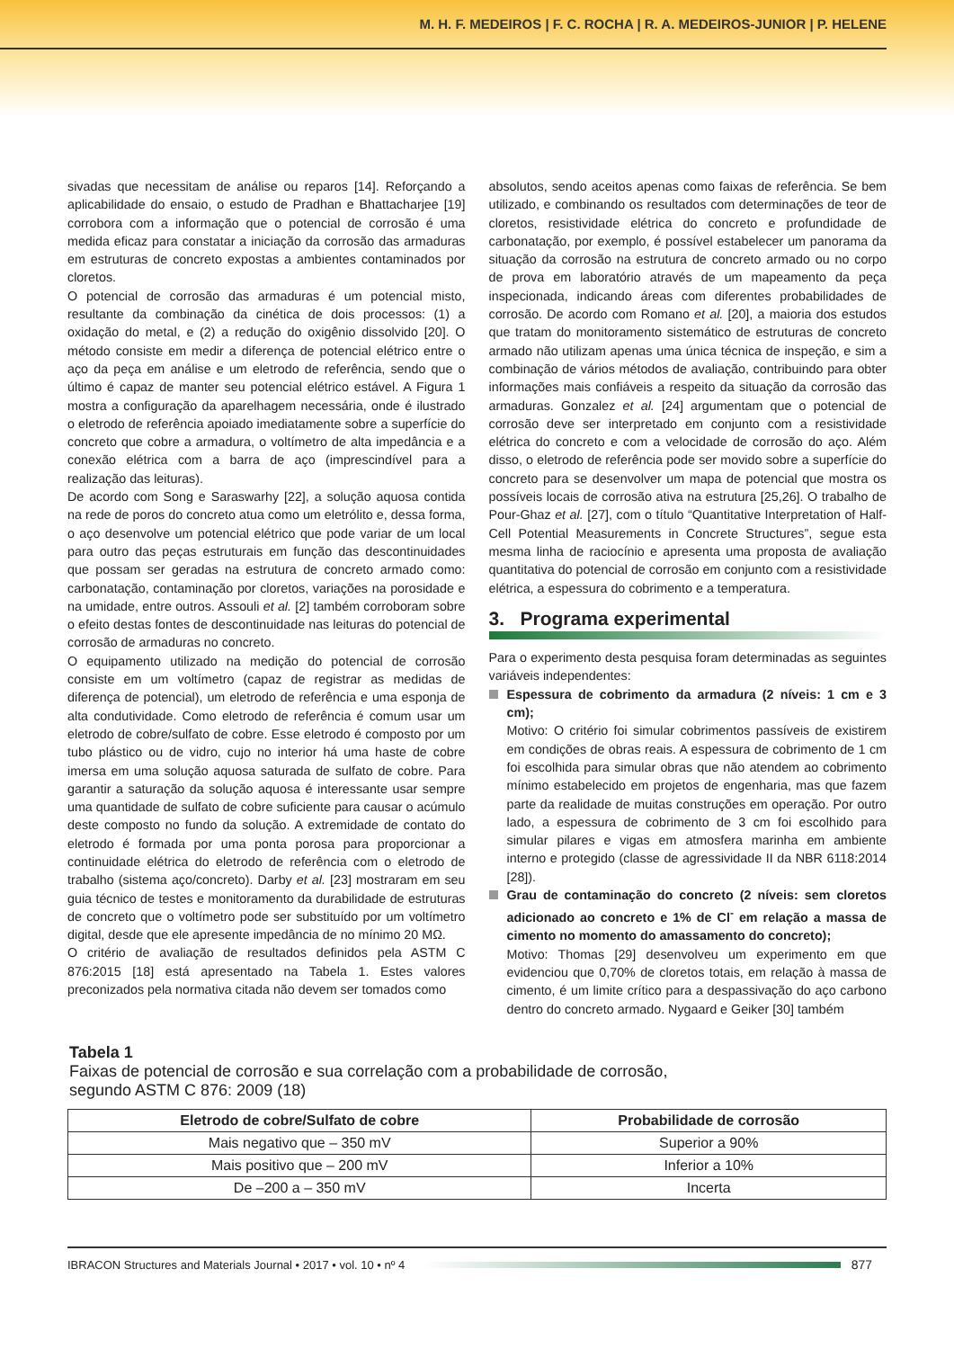M. H. F. MEDEIROS | F. C. ROCHA | R. A. MEDEIROS-JUNIOR | P. HELENE
sivadas que necessitam de análise ou reparos [14]. Reforçando a aplicabilidade do ensaio, o estudo de Pradhan e Bhattacharjee [19] corrobora com a informação que o potencial de corrosão é uma medida eficaz para constatar a iniciação da corrosão das armaduras em estruturas de concreto expostas a ambientes contaminados por cloretos.
O potencial de corrosão das armaduras é um potencial misto, resultante da combinação da cinética de dois processos: (1) a oxidação do metal, e (2) a redução do oxigênio dissolvido [20]. O método consiste em medir a diferença de potencial elétrico entre o aço da peça em análise e um eletrodo de referência, sendo que o último é capaz de manter seu potencial elétrico estável. A Figura 1 mostra a configuração da aparelhagem necessária, onde é ilustrado o eletrodo de referência apoiado imediatamente sobre a superfície do concreto que cobre a armadura, o voltímetro de alta impedância e a conexão elétrica com a barra de aço (imprescindível para a realização das leituras).
De acordo com Song e Saraswarhy [22], a solução aquosa contida na rede de poros do concreto atua como um eletrólito e, dessa forma, o aço desenvolve um potencial elétrico que pode variar de um local para outro das peças estruturais em função das descontinuidades que possam ser geradas na estrutura de concreto armado como: carbonatação, contaminação por cloretos, variações na porosidade e na umidade, entre outros. Assouli et al. [2] também corroboram sobre o efeito destas fontes de descontinuidade nas leituras do potencial de corrosão de armaduras no concreto.
O equipamento utilizado na medição do potencial de corrosão consiste em um voltímetro (capaz de registrar as medidas de diferença de potencial), um eletrodo de referência e uma esponja de alta condutividade. Como eletrodo de referência é comum usar um eletrodo de cobre/sulfato de cobre. Esse eletrodo é composto por um tubo plástico ou de vidro, cujo no interior há uma haste de cobre imersa em uma solução aquosa saturada de sulfato de cobre. Para garantir a saturação da solução aquosa é interessante usar sempre uma quantidade de sulfato de cobre suficiente para causar o acúmulo deste composto no fundo da solução. A extremidade de contato do eletrodo é formada por uma ponta porosa para proporcionar a continuidade elétrica do eletrodo de referência com o eletrodo de trabalho (sistema aço/concreto). Darby et al. [23] mostraram em seu guia técnico de testes e monitoramento da durabilidade de estruturas de concreto que o voltímetro pode ser substituído por um voltímetro digital, desde que ele apresente impedância de no mínimo 20 MΩ.
O critério de avaliação de resultados definidos pela ASTM C 876:2015 [18] está apresentado na Tabela 1. Estes valores preconizados pela normativa citada não devem ser tomados como
absolutos, sendo aceitos apenas como faixas de referência. Se bem utilizado, e combinando os resultados com determinações de teor de cloretos, resistividade elétrica do concreto e profundidade de carbonatação, por exemplo, é possível estabelecer um panorama da situação da corrosão na estrutura de concreto armado ou no corpo de prova em laboratório através de um mapeamento da peça inspecionada, indicando áreas com diferentes probabilidades de corrosão. De acordo com Romano et al. [20], a maioria dos estudos que tratam do monitoramento sistemático de estruturas de concreto armado não utilizam apenas uma única técnica de inspeção, e sim a combinação de vários métodos de avaliação, contribuindo para obter informações mais confiáveis a respeito da situação da corrosão das armaduras. Gonzalez et al. [24] argumentam que o potencial de corrosão deve ser interpretado em conjunto com a resistividade elétrica do concreto e com a velocidade de corrosão do aço. Além disso, o eletrodo de referência pode ser movido sobre a superfície do concreto para se desenvolver um mapa de potencial que mostra os possíveis locais de corrosão ativa na estrutura [25,26]. O trabalho de Pour-Ghaz et al. [27], com o título “Quantitative Interpretation of Half-Cell Potential Measurements in Concrete Structures”, segue esta mesma linha de raciocínio e apresenta uma proposta de avaliação quantitativa do potencial de corrosão em conjunto com a resistividade elétrica, a espessura do cobrimento e a temperatura.
3. Programa experimental
Para o experimento desta pesquisa foram determinadas as seguintes variáveis independentes:
Espessura de cobrimento da armadura (2 níveis: 1 cm e 3 cm);
Motivo: O critério foi simular cobrimentos passíveis de existirem em condições de obras reais. A espessura de cobrimento de 1 cm foi escolhida para simular obras que não atendem ao cobrimento mínimo estabelecido em projetos de engenharia, mas que fazem parte da realidade de muitas construções em operação. Por outro lado, a espessura de cobrimento de 3 cm foi escolhido para simular pilares e vigas em atmosfera marinha em ambiente interno e protegido (classe de agressividade II da NBR 6118:2014 [28]).
Grau de contaminação do concreto (2 níveis: sem cloretos adicionado ao concreto e 1% de Cl<sup>-</sup> em relação a massa de cimento no momento do amassamento do concreto);
Motivo: Thomas [29] desenvolveu um experimento em que evidenciou que 0,70% de cloretos totais, em relação à massa de cimento, é um limite crítico para a despassivação do aço carbono dentro do concreto armado. Nygaard e Geiker [30] também
Tabela 1
Faixas de potencial de corrosão e sua correlação com a probabilidade de corrosão,
segundo ASTM C 876: 2009 (18)
| Eletrodo de cobre/Sulfato de cobre | Probabilidade de corrosão |
| --- | --- |
| Mais negativo que – 350 mV | Superior a 90% |
| Mais positivo que – 200 mV | Inferior a 10% |
| De –200 a – 350 mV | Incerta |
IBRACON Structures and Materials Journal • 2017 • vol. 10 • nº 4
877